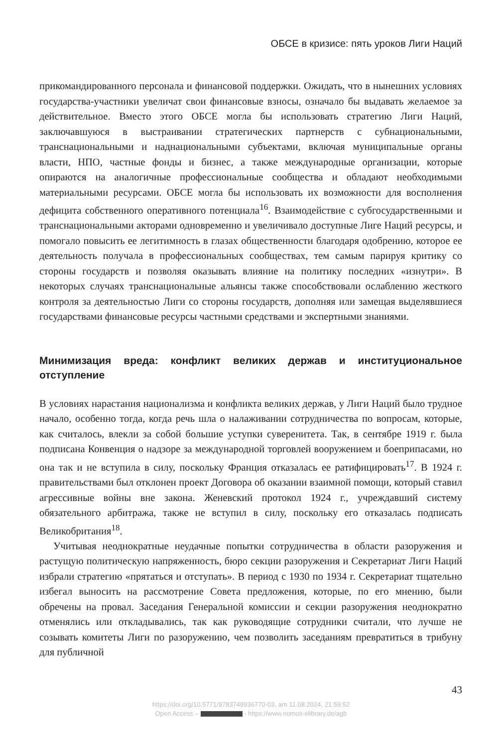ОБСЕ в кризисе: пять уроков Лиги Наций
прикомандированного персонала и финансовой поддержки. Ожидать, что в нынешних условиях государства-участники увеличат свои финансовые взносы, означало бы выдавать желаемое за действительное. Вместо этого ОБСЕ могла бы использовать стратегию Лиги Наций, заключавшуюся в выстраивании стратегических партнерств с субнациональными, транснациональными и наднациональными субъектами, включая муниципальные органы власти, НПО, частные фонды и бизнес, а также международные организации, которые опираются на аналогичные профессиональные сообщества и обладают необходимыми материальными ресурсами. ОБСЕ могла бы использовать их возможности для восполнения дефицита собственного оперативного потенциала<sup>16</sup>. Взаимодействие с субгосударственными и транснациональными акторами одновременно и увеличивало доступные Лиге Наций ресурсы, и помогало повысить ее легитимность в глазах общественности благодаря одобрению, которое ее деятельность получала в профессиональных сообществах, тем самым парируя критику со стороны государств и позволяя оказывать влияние на политику последних «изнутри». В некоторых случаях транснациональные альянсы также способствовали ослаблению жесткого контроля за деятельностью Лиги со стороны государств, дополняя или замещая выделявшиеся государствами финансовые ресурсы частными средствами и экспертными знаниями.
Минимизация вреда: конфликт великих держав и институциональное отступление
В условиях нарастания национализма и конфликта великих держав, у Лиги Наций было трудное начало, особенно тогда, когда речь шла о налаживании сотрудничества по вопросам, которые, как считалось, влекли за собой большие уступки суверенитета. Так, в сентябре 1919 г. была подписана Конвенция о надзоре за международной торговлей вооружением и боеприпасами, но она так и не вступила в силу, поскольку Франция отказалась ее ратифицировать<sup>17</sup>. В 1924 г. правительствами был отклонен проект Договора об оказании взаимной помощи, который ставил агрессивные войны вне закона. Женевский протокол 1924 г., учреждавший систему обязательного арбитража, также не вступил в силу, поскольку его отказалась подписать Великобритания<sup>18</sup>.
Учитывая неоднократные неудачные попытки сотрудничества в области разоружения и растущую политическую напряженность, бюро секции разоружения и Секретариат Лиги Наций избрали стратегию «прятаться и отступать». В период с 1930 по 1934 г. Секретариат тщательно избегал выносить на рассмотрение Совета предложения, которые, по его мнению, были обречены на провал. Заседания Генеральной комиссии и секции разоружения неоднократно отменялись или откладывались, так как руководящие сотрудники считали, что лучше не созывать комитеты Лиги по разоружению, чем позволить заседаниям превратиться в трибуну для публичной
43
https://doi.org/10.5771/9783748936770-03, am 11.08.2024, 21:59:52
Open Access – - https://www.nomos-elibrary.de/agb